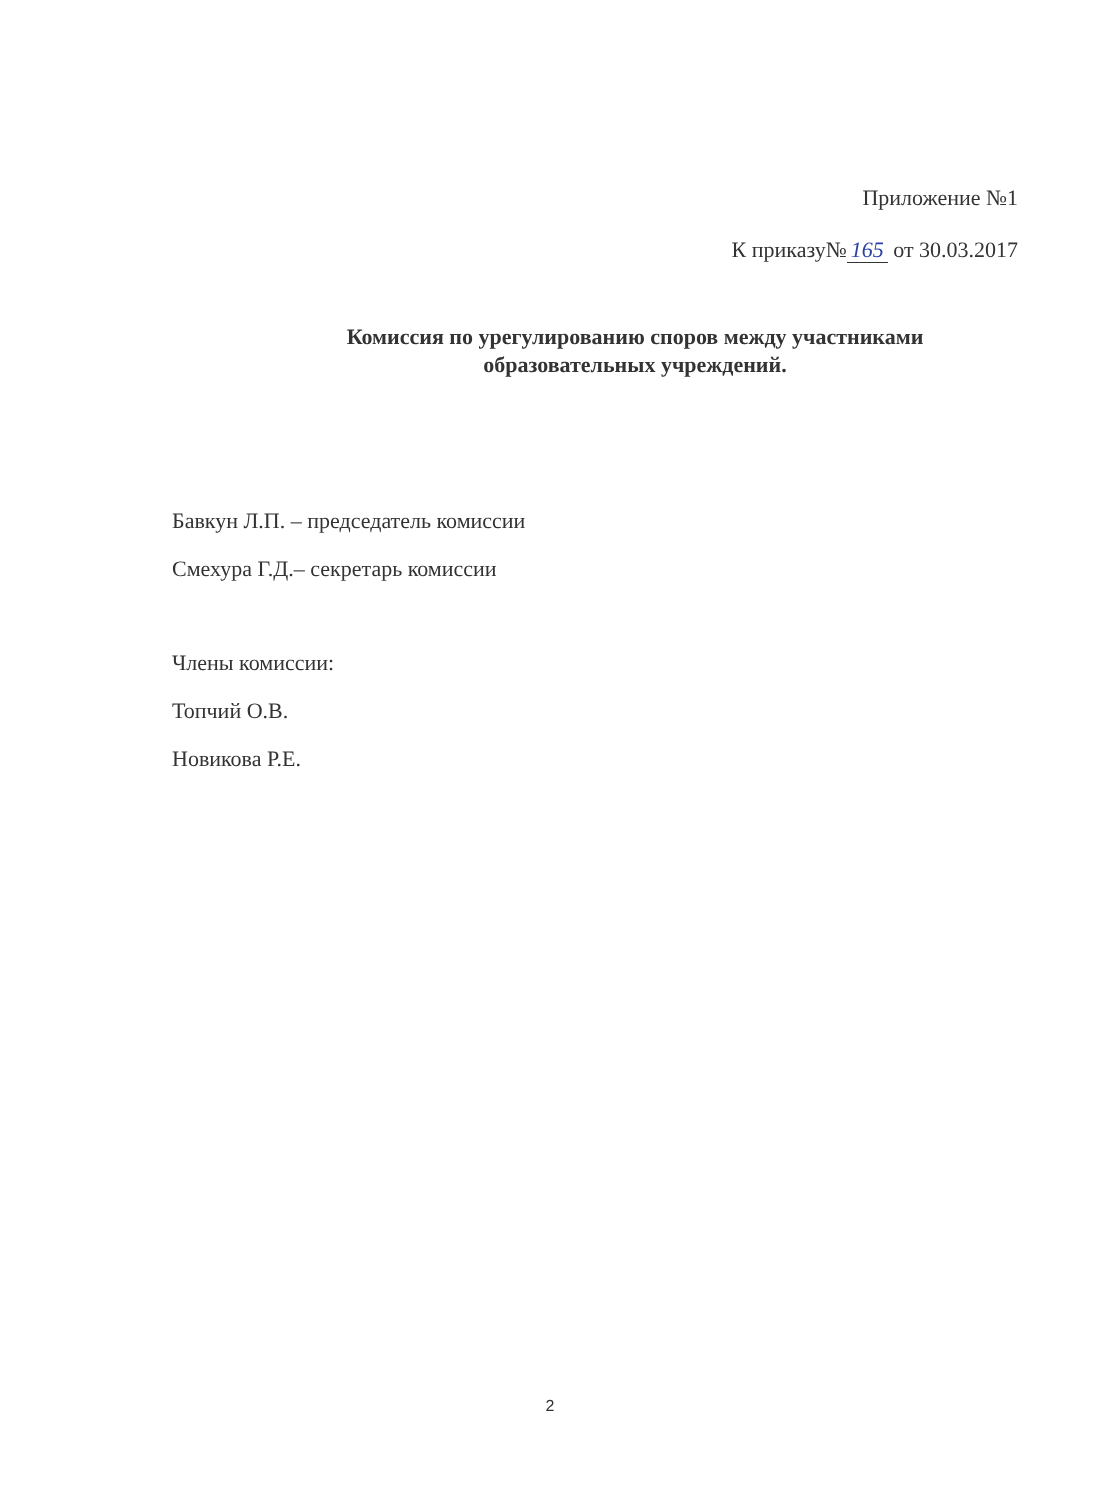Приложение №1
К приказу№ 165 от 30.03.2017
Комиссия по урегулированию споров между участниками образовательных учреждений.
Бавкун Л.П. – председатель комиссии
Смехура Г.Д.– секретарь комиссии
Члены комиссии:
Топчий О.В.
Новикова Р.Е.
2